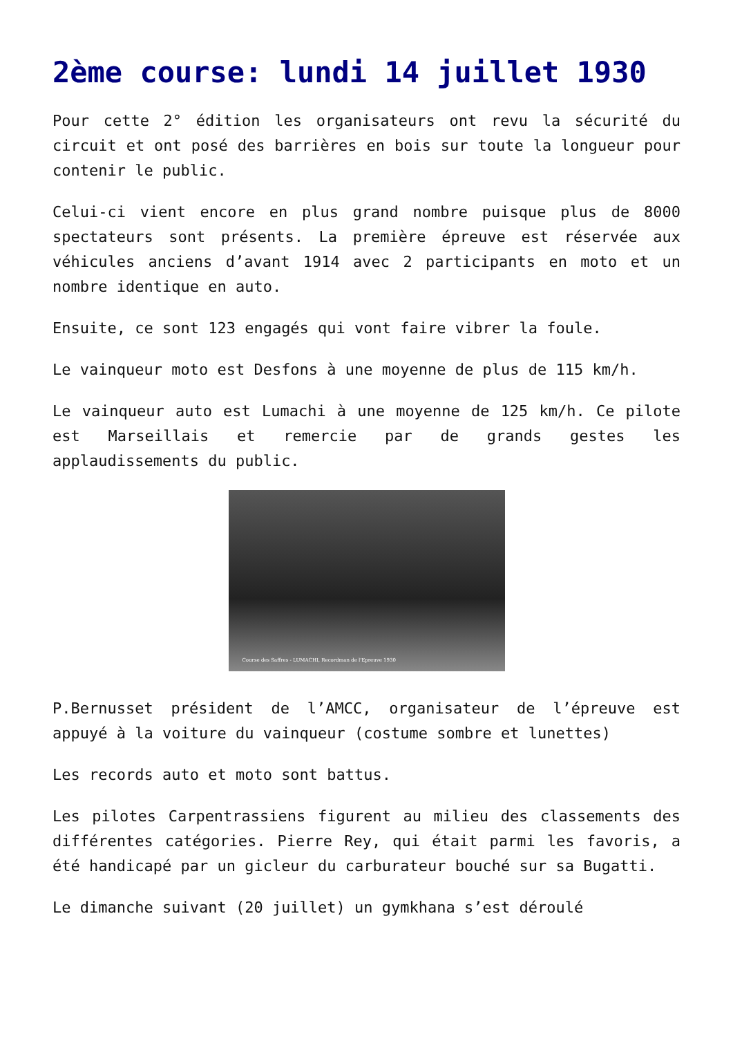2ème course: lundi 14 juillet 1930
Pour cette 2° édition les organisateurs ont revu la sécurité du circuit et ont posé des barrières en bois sur toute la longueur pour contenir le public.
Celui-ci vient encore en plus grand nombre puisque plus de 8000 spectateurs sont présents. La première épreuve est réservée aux véhicules anciens d’avant 1914 avec 2 participants en moto et un nombre identique en auto.
Ensuite, ce sont 123 engagés qui vont faire vibrer la foule.
Le vainqueur moto est Desfons à une moyenne de plus de 115 km/h.
Le vainqueur auto est Lumachi à une moyenne de 125 km/h. Ce pilote est Marseillais et remercie par de grands gestes les applaudissements du public.
Course des Saffres - LUMACHI, Recordman de l'Epreuve 1930
P.Bernusset président de l’AMCC, organisateur de l’épreuve est appuyé à la voiture du vainqueur (costume sombre et lunettes)
Les records auto et moto sont battus.
Les pilotes Carpentrassiens figurent au milieu des classements des différentes catégories. Pierre Rey, qui était parmi les favoris, a été handicapé par un gicleur du carburateur bouché sur sa Bugatti.
Le dimanche suivant (20 juillet) un gymkhana s’est déroulé